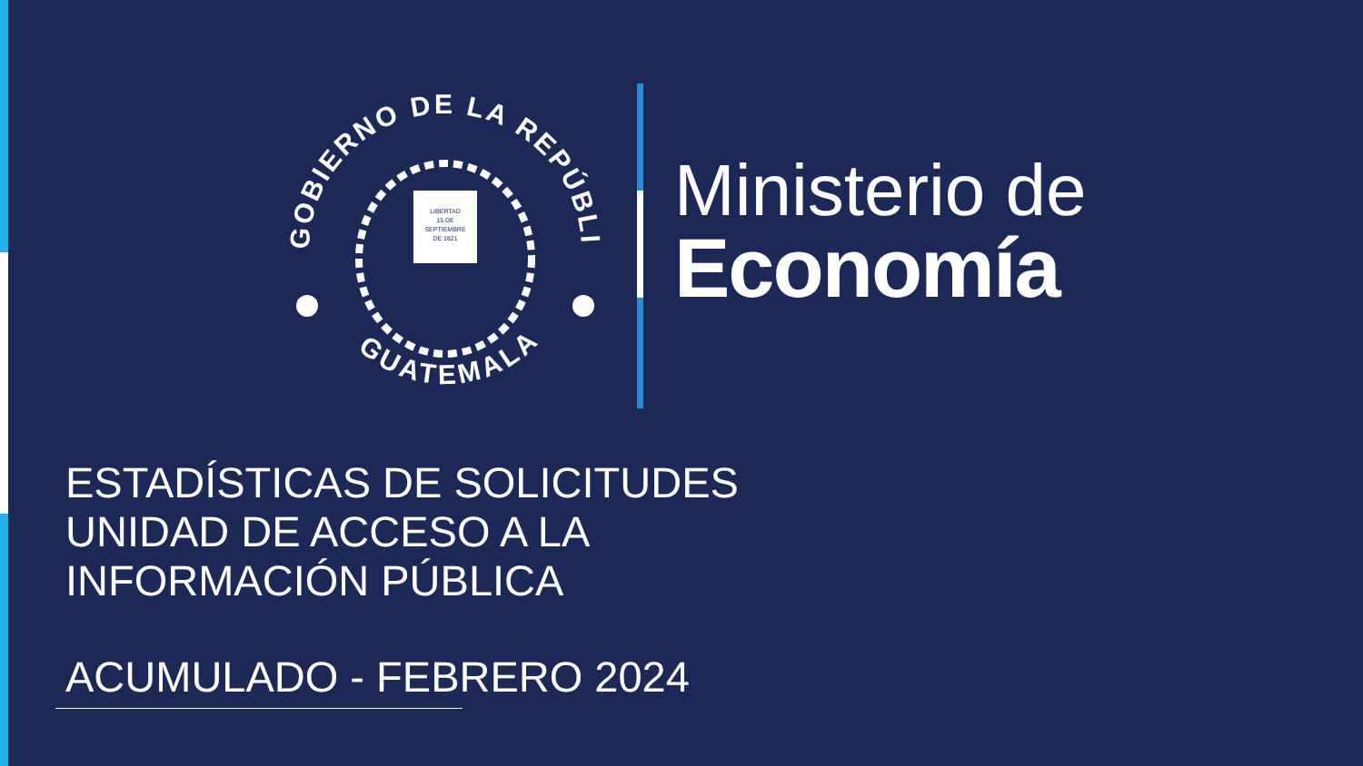GOBIERNO DE LA REPÚBLICA
GUATEMALA
LIBERTAD
15 DE
SEPTIEMBRE
DE 1821
Ministerio de
Economía
ESTADÍSTICAS DE SOLICITUDES
UNIDAD DE ACCESO A LA
INFORMACIÓN PÚBLICA
ACUMULADO - FEBRERO 2024